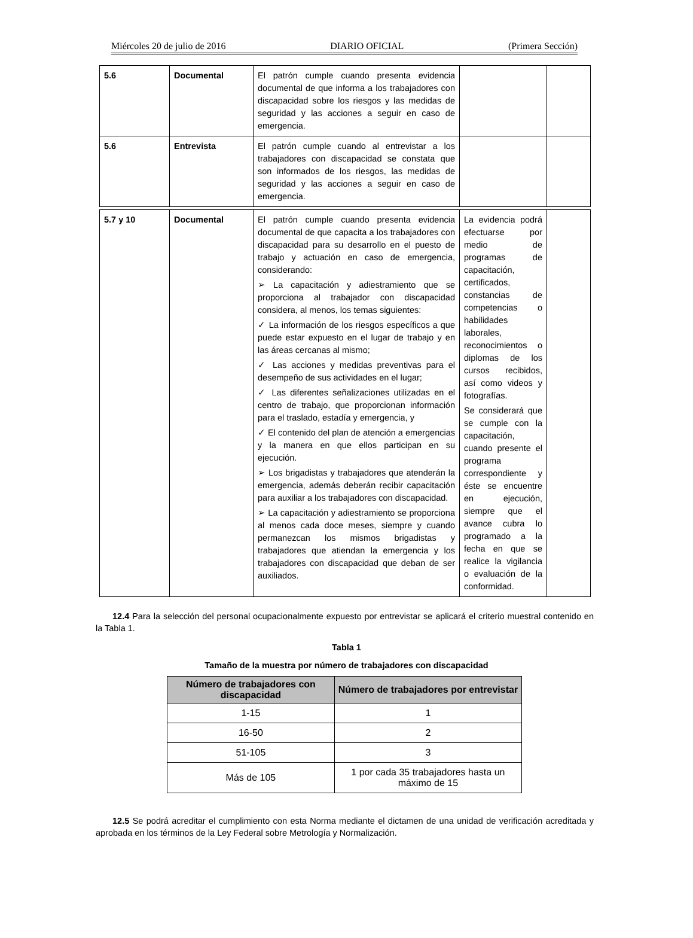Miércoles 20 de julio de 2016 DIARIO OFICIAL (Primera Sección)
| 5.6 | Documental | El patrón cumple cuando presenta evidencia documental de que informa a los trabajadores con discapacidad sobre los riesgos y las medidas de seguridad y las acciones a seguir en caso de emergencia. | | |
| 5.6 | Entrevista | El patrón cumple cuando al entrevistar a los trabajadores con discapacidad se constata que son informados de los riesgos, las medidas de seguridad y las acciones a seguir en caso de emergencia. | | |
| 5.7 y 10 | Documental | El patrón cumple cuando presenta evidencia documental de que capacita a los trabajadores con discapacidad para su desarrollo en el puesto de trabajo y actuación en caso de emergencia, considerando: ➢ La capacitación y adiestramiento que se proporciona al trabajador con discapacidad considera, al menos, los temas siguientes: ✓ La información de los riesgos específicos a que puede estar expuesto en el lugar de trabajo y en las áreas cercanas al mismo; ✓ Las acciones y medidas preventivas para el desempeño de sus actividades en el lugar; ✓ Las diferentes señalizaciones utilizadas en el centro de trabajo, que proporcionan información para el traslado, estadía y emergencia, y ✓ El contenido del plan de atención a emergencias y la manera en que ellos participan en su ejecución. ➢ Los brigadistas y trabajadores que atenderán la emergencia, además deberán recibir capacitación para auxiliar a los trabajadores con discapacidad. ➢ La capacitación y adiestramiento se proporciona al menos cada doce meses, siempre y cuando permanezcan los mismos brigadistas y trabajadores que atiendan la emergencia y los trabajadores con discapacidad que deban de ser auxiliados. | La evidencia podrá efectuarse por medio de programas de capacitación, certificados, constancias de competencias o habilidades laborales, reconocimientos o diplomas de los cursos recibidos, así como videos y fotografías. Se considerará que se cumple con la capacitación, cuando presente el programa correspondiente y éste se encuentre en ejecución, siempre que el avance cubra lo programado a la fecha en que se realice la vigilancia o evaluación de la conformidad. | |
12.4 Para la selección del personal ocupacionalmente expuesto por entrevistar se aplicará el criterio muestral contenido en la Tabla 1.
Tabla 1
Tamaño de la muestra por número de trabajadores con discapacidad
| Número de trabajadores con discapacidad | Número de trabajadores por entrevistar |
| --- | --- |
| 1-15 | 1 |
| 16-50 | 2 |
| 51-105 | 3 |
| Más de 105 | 1 por cada 35 trabajadores hasta un máximo de 15 |
12.5 Se podrá acreditar el cumplimiento con esta Norma mediante el dictamen de una unidad de verificación acreditada y aprobada en los términos de la Ley Federal sobre Metrología y Normalización.